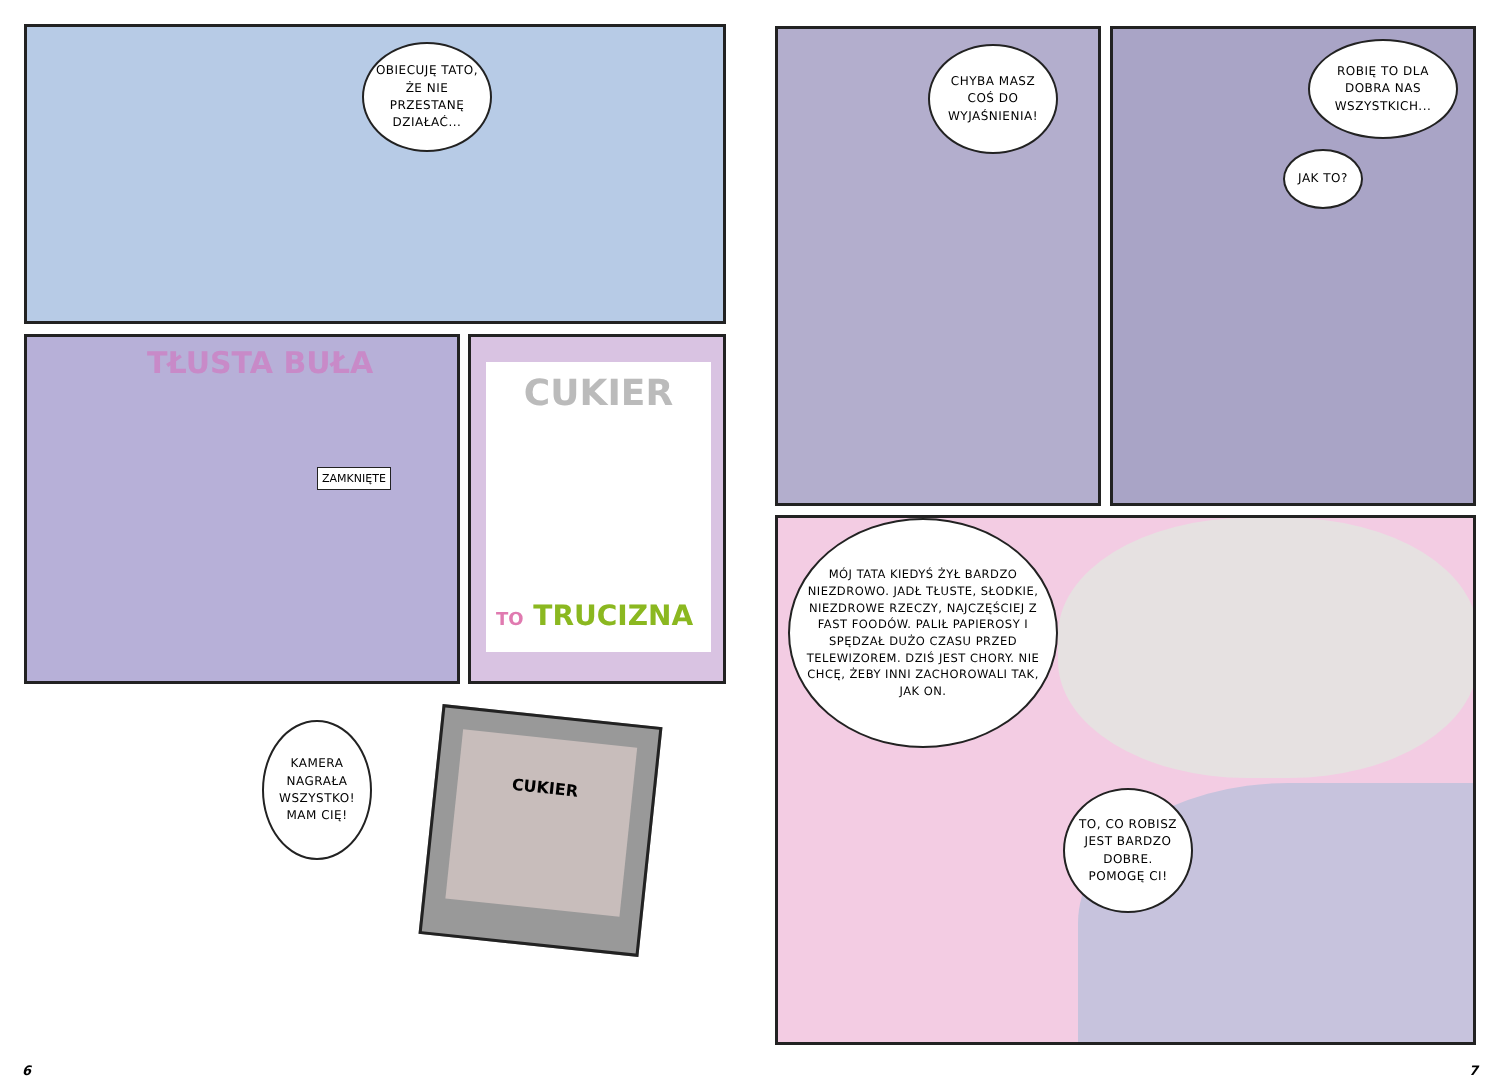OBIECUJĘ TATO, ŻE NIE PRZESTANĘ DZIAŁAĆ...
TŁUSTA BUŁA
ZAMKNIĘTE
CUKIER
TO TRUCIZNA
KAMERA NAGRAŁA WSZYSTKO! MAM CIĘ!
CUKIER
6
CHYBA MASZ COŚ DO WYJAŚNIENIA!
ROBIĘ TO DLA DOBRA NAS WSZYSTKICH...
JAK TO?
MÓJ TATA KIEDYŚ ŻYŁ BARDZO NIEZDROWO. JADŁ TŁUSTE, SŁODKIE, NIEZDROWE RZECZY, NAJCZĘŚCIEJ Z FAST FOODÓW. PALIŁ PAPIEROSY I SPĘDZAŁ DUŻO CZASU PRZED TELEWIZOREM. DZIŚ JEST CHORY. NIE CHCĘ, ŻEBY INNI ZACHOROWALI TAK, JAK ON.
TO, CO ROBISZ JEST BARDZO DOBRE. POMOGĘ CI!
7